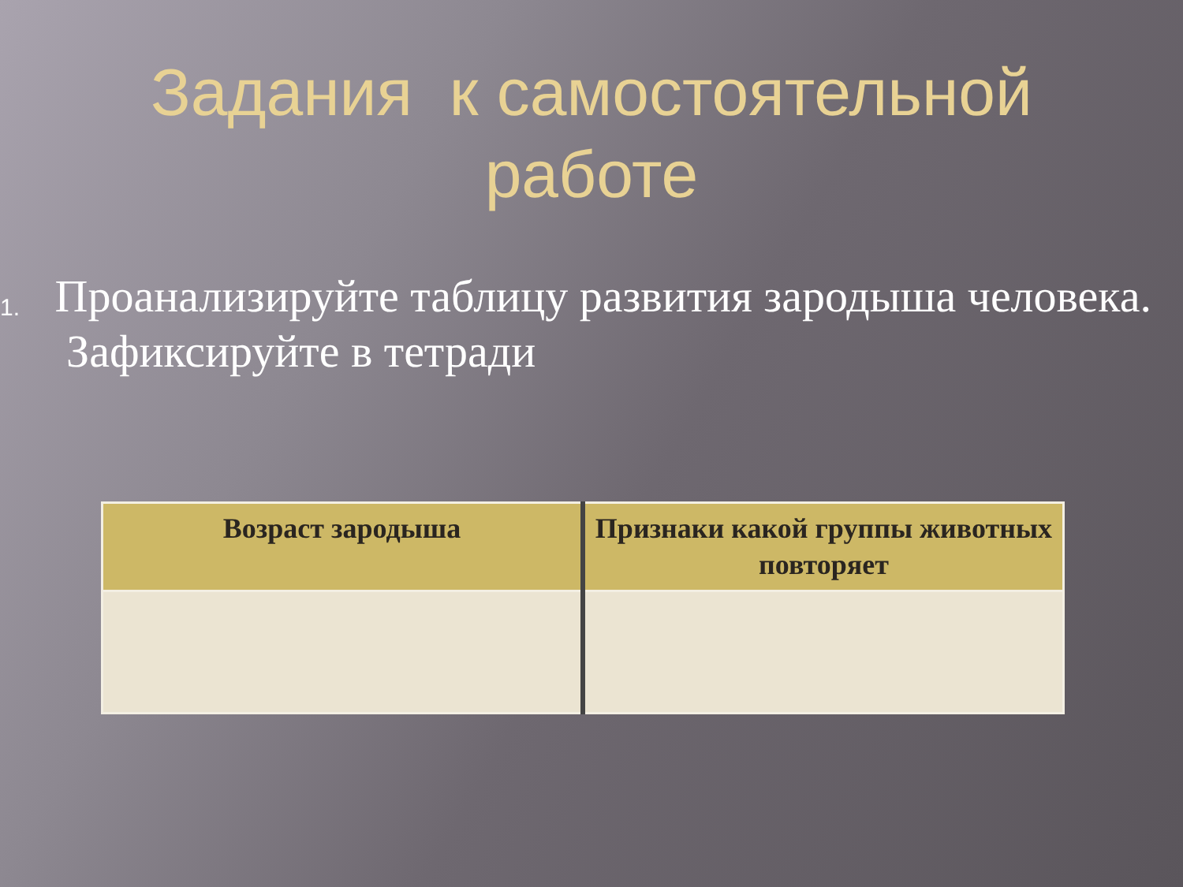Задания к самостоятельной
работе
1.
Проанализируйте таблицу развития зародыша человека. Зафиксируйте в тетради
| Возраст зародыша | Признаки какой группы животных повторяет |
| --- | --- |